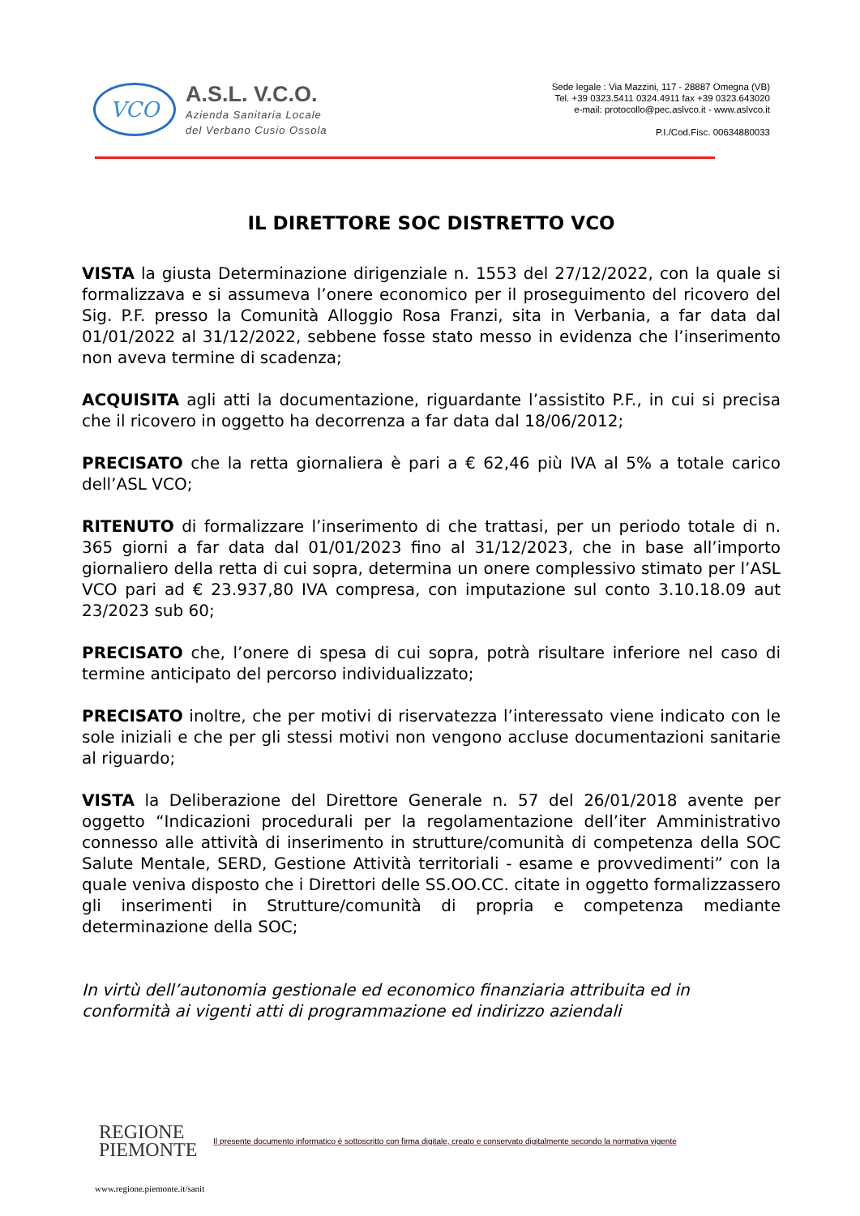VCO
A.S.L. V.C.O.
Azienda Sanitaria Locale
del Verbano Cusio Ossola
Sede legale : Via Mazzini, 117 - 28887 Omegna (VB)
Tel. +39 0323.5411 0324.4911 fax +39 0323.643020
e-mail: protocollo@pec.aslvco.it - www.aslvco.it
P.I./Cod.Fisc. 00634880033
IL DIRETTORE SOC DISTRETTO VCO
VISTA la giusta Determinazione dirigenziale n. 1553 del 27/12/2022, con la quale si formalizzava e si assumeva l’onere economico per il proseguimento del ricovero del Sig. P.F. presso la Comunità Alloggio Rosa Franzi, sita in Verbania, a far data dal 01/01/2022 al 31/12/2022, sebbene fosse stato messo in evidenza che l’inserimento non aveva termine di scadenza;
ACQUISITA agli atti la documentazione, riguardante l’assistito P.F., in cui si precisa che il ricovero in oggetto ha decorrenza a far data dal 18/06/2012;
PRECISATO che la retta giornaliera è pari a € 62,46 più IVA al 5% a totale carico dell’ASL VCO;
RITENUTO di formalizzare l’inserimento di che trattasi, per un periodo totale di n. 365 giorni a far data dal 01/01/2023 fino al 31/12/2023, che in base all’importo giornaliero della retta di cui sopra, determina un onere complessivo stimato per l’ASL VCO pari ad € 23.937,80 IVA compresa, con imputazione sul conto 3.10.18.09 aut 23/2023 sub 60;
PRECISATO che, l’onere di spesa di cui sopra, potrà risultare inferiore nel caso di termine anticipato del percorso individualizzato;
PRECISATO inoltre, che per motivi di riservatezza l’interessato viene indicato con le sole iniziali e che per gli stessi motivi non vengono accluse documentazioni sanitarie al riguardo;
VISTA la Deliberazione del Direttore Generale n. 57 del 26/01/2018 avente per oggetto “Indicazioni procedurali per la regolamentazione dell’iter Amministrativo connesso alle attività di inserimento in strutture/comunità di competenza della SOC Salute Mentale, SERD, Gestione Attività territoriali - esame e provvedimenti” con la quale veniva disposto che i Direttori delle SS.OO.CC. citate in oggetto formalizzassero gli inserimenti in Strutture/comunità di propria e competenza mediante determinazione della SOC;
In virtù dell’autonomia gestionale ed economico finanziaria attribuita ed in conformità ai vigenti atti di programmazione ed indirizzo aziendali
REGIONE
PIEMONTE
Il presente documento informatico è sottoscritto con firma digitale, creato e conservato digitalmente secondo la normativa vigente
www.regione.piemonte.it/sanit